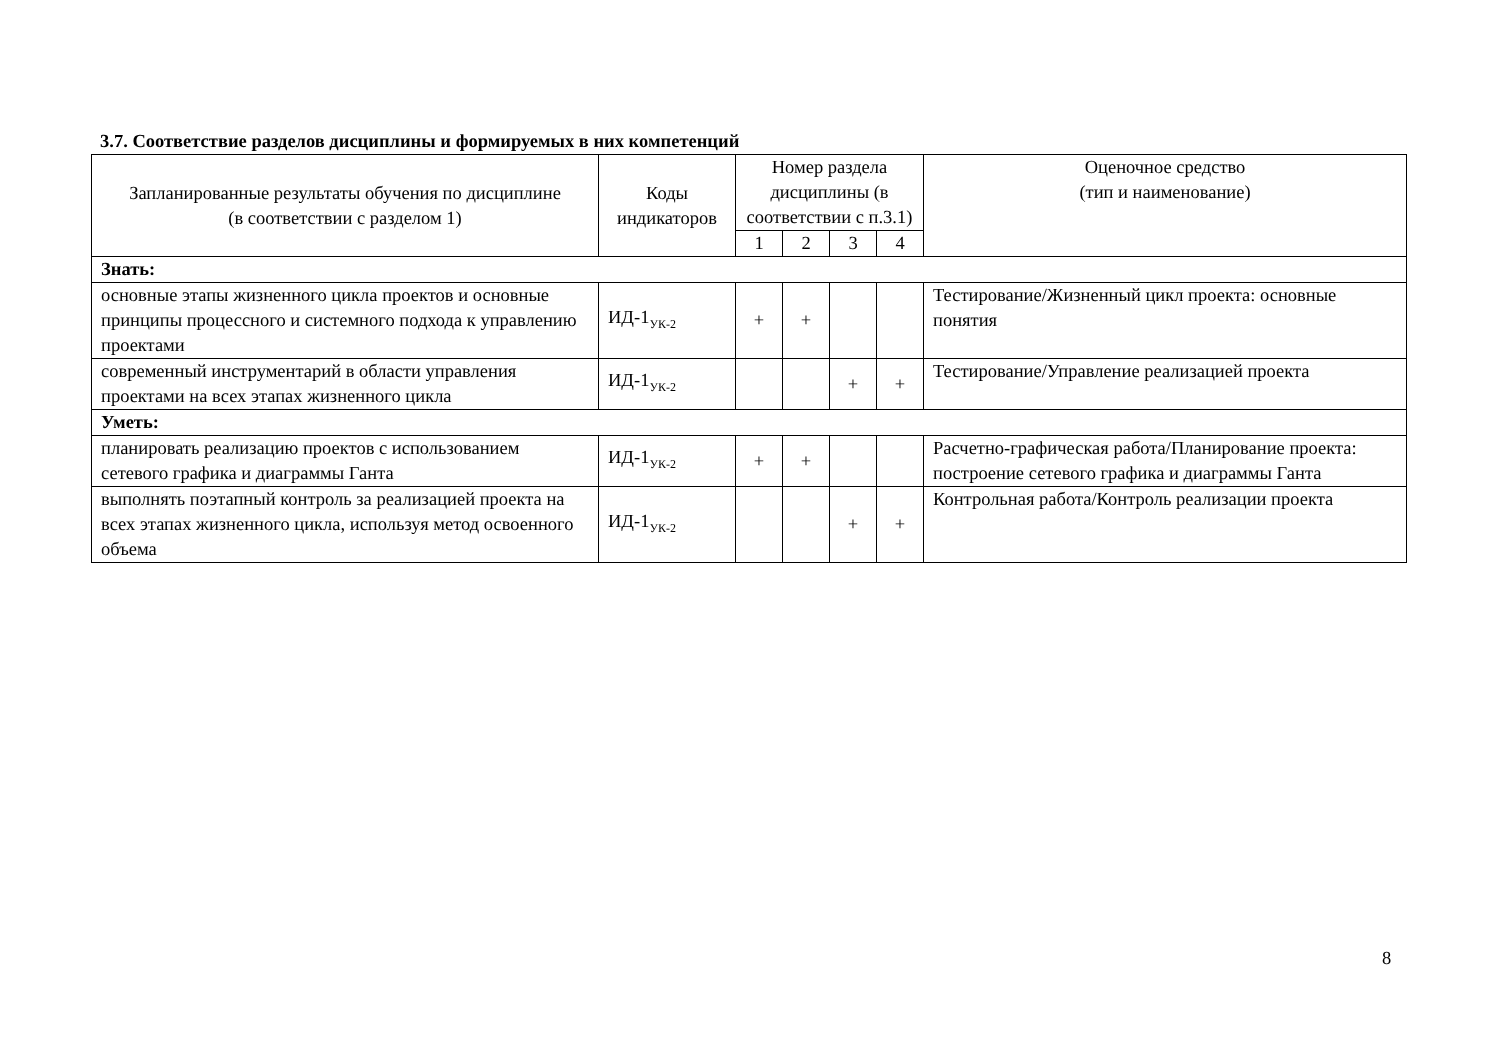3.7. Соответствие разделов дисциплины и формируемых в них компетенций
| Запланированные результаты обучения по дисциплине (в соответствии с разделом 1) | Коды индикаторов | Номер раздела дисциплины (в соответствии с п.3.1) | | | | Оценочное средство (тип и наименование) |
| --- | --- | --- | --- | --- | --- | --- |
| | | 1 | 2 | 3 | 4 | |
| Знать: | | | | | | |
| основные этапы жизненного цикла проектов и основные принципы процессного и системного подхода к управлению проектами | ИД-1<sub>УК-2</sub> | + | + | | | Тестирование/Жизненный цикл проекта: основные понятия |
| современный инструментарий в области управления проектами на всех этапах жизненного цикла | ИД-1<sub>УК-2</sub> | | | + | + | Тестирование/Управление реализацией проекта |
| Уметь: | | | | | | |
| планировать реализацию проектов с использованием сетевого графика и диаграммы Ганта | ИД-1<sub>УК-2</sub> | + | + | | | Расчетно-графическая работа/Планирование проекта: построение сетевого графика и диаграммы Ганта |
| выполнять поэтапный контроль за реализацией проекта на всех этапах жизненного цикла, используя метод освоенного объема | ИД-1<sub>УК-2</sub> | | | + | + | Контрольная работа/Контроль реализации проекта |
8